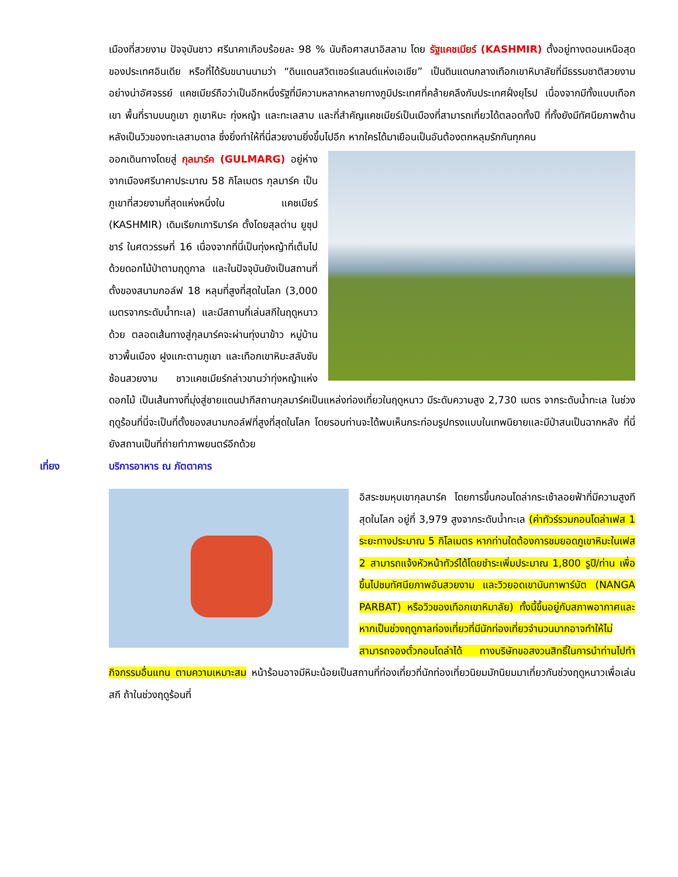เมืองที่สวยงาม ปัจจุบันชาว ศรีนาคาเกือบร้อยละ 98 % นับถือศาสนาอิสลาม โดย รัฐแคชเมียร์ (KASHMIR) ตั้งอยู่ทางตอนเหนือสุดของประเทศอินเดีย หรือที่ได้รับขนานนามว่า “ดินแดนสวิตเซอร์แลนด์แห่งเอเชีย” เป็นดินแดนกลางเทือกเขาหิมาลัยที่มีธรรมชาติสวยงามอย่างน่าอัศจรรย์ แคชเมียร์ถือว่าเป็นอีกหนึ่งรัฐที่มีความหลากหลายทางภูมิประเทศที่คล้ายคลึงกับประเทศฝั่งยุโรป เนื่องจากมีทั้งแบบเทือกเขา พื้นที่ราบบนภูเขา ภูเขาหิมะ ทุ่งหญ้า และทะเลสาบ และที่สำคัญแคชเมียร์เป็นเมืองที่สามารถเที่ยวได้ตลอดทั้งปี ที่ทั้งยังมีทัศนียภาพด้านหลังเป็นวิวของทะเลสาบดาล ซึ่งยิ่งทำให้ที่นี่สวยงามยิ่งขึ้นไปอีก หากใครได้มาเยือนเป็นอันต้องตกหลุมรักกันทุกคน
ออกเดินทางโดยสู่ กุลมาร์ค (GULMARG) อยู่ห่างจากเมืองศรีนาคาประมาณ 58 กิโลเมตร กุลมาร์ค เป็นภูเขาที่สวยงามที่สุดแห่งหนึ่งใน แคชเมียร์ (KASHMIR) เดิมเรียกเการิมาร์ค ตั้งโดยสุลต่าน ยูซุปชาร์ ในศตวรรษที่ 16 เนื่องจากที่นี่เป็นทุ่งหญ้าที่เต็มไปด้วยดอกไม้ป่าตามฤดูกาล และในปัจจุบันยังเป็นสถานที่ตั้งของสนามกอล์ฟ 18 หลุมที่สูงที่สุดในโลก (3,000 เมตรจากระดับน้ำทะเล) และมีสถานที่เล่นสกีในฤดูหนาวด้วย ตลอดเส้นทางสู่กุลมาร์คจะผ่านทุ่งนาข้าว หมู่บ้านชาวพื้นเมือง ฝูงแกะตามภูเขา และเทือกเขาหิมะสลับซับซ้อนสวยงาม ชาวแคชเมียร์กล่าวขานว่าทุ่งหญ้าแห่งดอกไม้ เป็นเส้นทางที่มุ่งสู่ชายแดนปากีสถานกุลมาร์คเป็นแหล่งท่องเที่ยวในฤดูหนาว มีระดับความสูง 2,730 เมตร จากระดับน้ำทะเล ในช่วงฤดูร้อนที่นี่จะเป็นที่ตั้งของสนามกอล์ฟที่สูงที่สุดในโลก โดยรอบท่านจะได้พบเห็นกระท่อมรูปทรงแบบในเทพนิยายและมีป่าสนเป็นฉากหลัง ที่นี่ยังสถานเป็นที่ถ่ายทำภาพยนตร์อีกด้วย
เที่ยง บริการอาหาร ณ ภัตตาคาร
อิสระชมหุบเขากุลมาร์ค โดยการขึ้นกอนโดล่ากระเช้าลอยฟ้าที่มีความสูงทีสุดในโลก อยู่ที่ 3,979 สูงจากระดับน้ำทะเล (ค่าทัวร์รวมกอนโดล่าเฟส 1 ระยะทางประมาณ 5 กิโลเมตร หากท่านใดต้องการชมยอดภูเขาหิมะในเฟส 2 สามารถแจ้งหัวหน้าทัวร์ได้โดยชำระเพิ่มประมาณ 1,800 รูปี/ท่าน เพื่อขึ้นไปชมทัศนียภาพอันสวยงาม และวิวยอดเขานันกาพาร์บัต (NANGA PARBAT) หรือวิวของเทือกเขาหิมาลัย) ทั้งนี้ขึ้นอยู่กับสภาพอากาศและหากเป็นช่วงฤดูกาลท่องเที่ยวที่มีนักท่องเที่ยวจำนวนมากอาจทำให้ไม่สามารถจองตั๋วกอนโดล่าได้ ทางบริษัทขอสงวนสิทธิ์ในการนำท่านไปทำกิจกรรมอื่นแทน ตามความเหมาะสม หน้าร้อนอาจมีหิมะน้อยเป็นสถานที่ท่องเที่ยวที่นักท่องเที่ยวนิยมมักนิยมมาเที่ยวกันช่วงฤดูหนาวเพื่อเล่นสกี ถ้าในช่วงฤดูร้อนที่